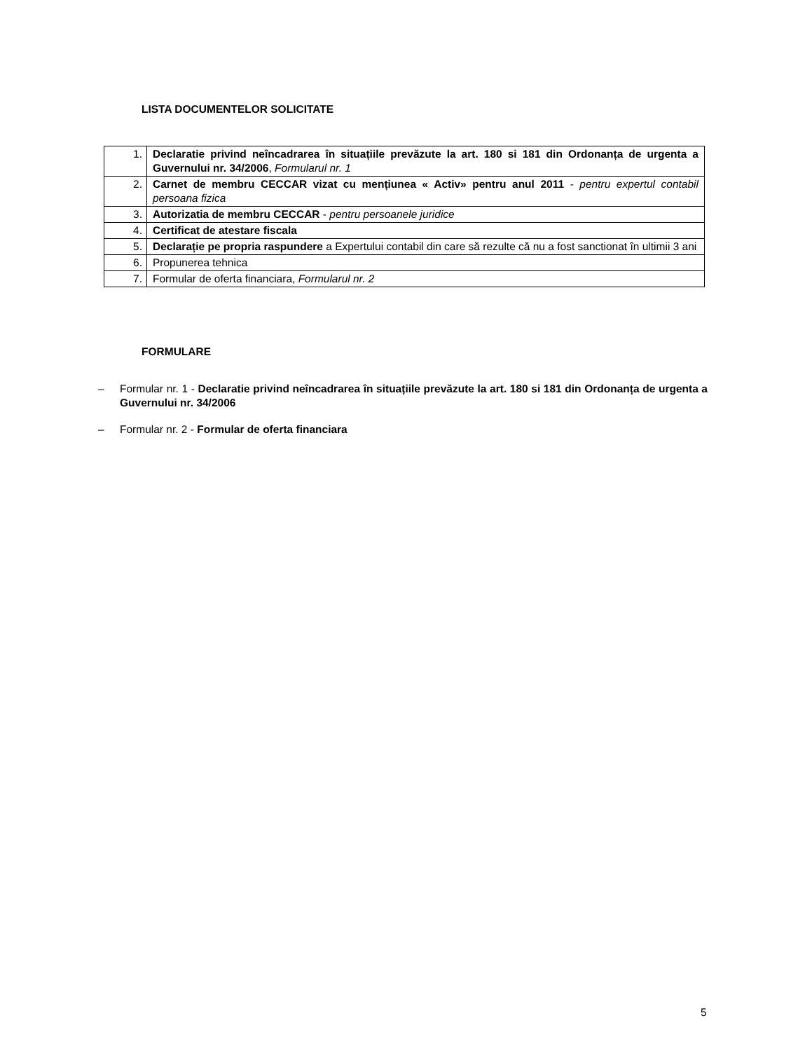LISTA DOCUMENTELOR SOLICITATE
| 1. | Declaratie privind neîncadrarea în situațiile prevăzute la art. 180 si 181 din Ordonanța de urgenta a Guvernului nr. 34/2006 , Formularul nr. 1 |
| 2. | Carnet de membru CECCAR vizat cu mențiunea « Activ» pentru anul 2011 - pentru expertul contabil persoana fizica |
| 3. | Autorizatia de membru CECCAR - pentru persoanele juridice |
| 4. | Certificat de atestare fiscala |
| 5. | Declarație pe propria raspundere a Expertului contabil din care să rezulte că nu a fost sanctionat în ultimii 3 ani |
| 6. | Propunerea tehnica |
| 7. | Formular de oferta financiara, Formularul nr. 2 |
FORMULARE
– Formular nr. 1 - Declaratie privind neîncadrarea în situațiile prevăzute la art. 180 si 181 din Ordonanța de urgenta a Guvernului nr. 34/2006
– Formular nr. 2 - Formular de oferta financiara
5